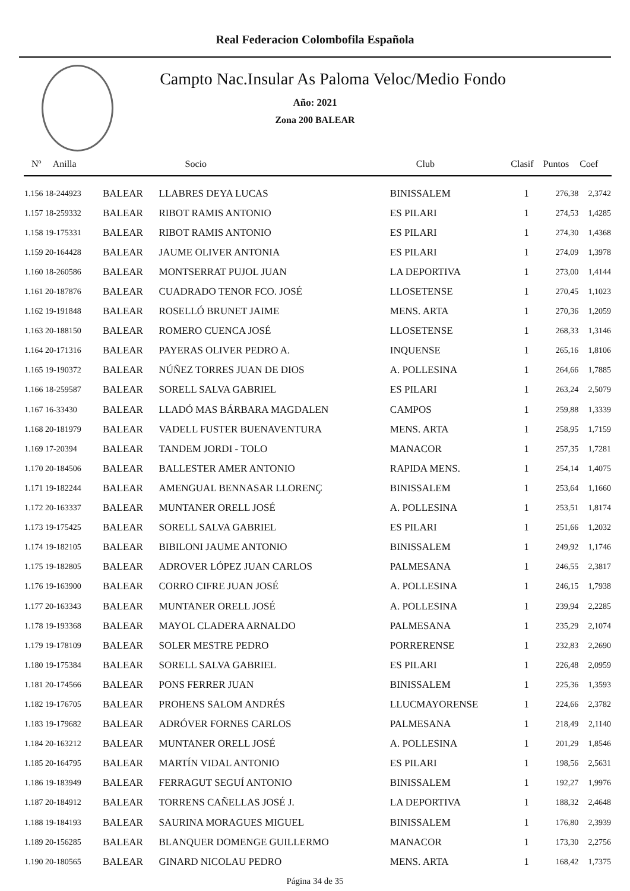Real Federacion Colombofila Española
Campto Nac.Insular As Paloma Veloc/Medio Fondo
Año: 2021
Zona 200 BALEAR
| Nº Anilla | | Socio | Club | Clasif | Puntos | Coef |
| --- | --- | --- | --- | --- | --- | --- |
| 1.156 18-244923 | BALEAR | LLABRES DEYA LUCAS | BINISSALEM | 1 | 276,38 | 2,3742 |
| 1.157 18-259332 | BALEAR | RIBOT RAMIS ANTONIO | ES PILARI | 1 | 274,53 | 1,4285 |
| 1.158 19-175331 | BALEAR | RIBOT RAMIS ANTONIO | ES PILARI | 1 | 274,30 | 1,4368 |
| 1.159 20-164428 | BALEAR | JAUME OLIVER ANTONIA | ES PILARI | 1 | 274,09 | 1,3978 |
| 1.160 18-260586 | BALEAR | MONTSERRAT PUJOL JUAN | LA DEPORTIVA | 1 | 273,00 | 1,4144 |
| 1.161 20-187876 | BALEAR | CUADRADO TENOR FCO. JOSÉ | LLOSETENSE | 1 | 270,45 | 1,1023 |
| 1.162 19-191848 | BALEAR | ROSELLÓ BRUNET JAIME | MENS. ARTA | 1 | 270,36 | 1,2059 |
| 1.163 20-188150 | BALEAR | ROMERO CUENCA JOSÉ | LLOSETENSE | 1 | 268,33 | 1,3146 |
| 1.164 20-171316 | BALEAR | PAYERAS OLIVER PEDRO A. | INQUENSE | 1 | 265,16 | 1,8106 |
| 1.165 19-190372 | BALEAR | NÚÑEZ TORRES JUAN DE DIOS | A. POLLESINA | 1 | 264,66 | 1,7885 |
| 1.166 18-259587 | BALEAR | SORELL SALVA GABRIEL | ES PILARI | 1 | 263,24 | 2,5079 |
| 1.167 16-33430 | BALEAR | LLADÓ MAS BÁRBARA MAGDALEN | CAMPOS | 1 | 259,88 | 1,3339 |
| 1.168 20-181979 | BALEAR | VADELL FUSTER BUENAVENTURA | MENS. ARTA | 1 | 258,95 | 1,7159 |
| 1.169 17-20394 | BALEAR | TANDEM JORDI - TOLO | MANACOR | 1 | 257,35 | 1,7281 |
| 1.170 20-184506 | BALEAR | BALLESTER AMER ANTONIO | RAPIDA MENS. | 1 | 254,14 | 1,4075 |
| 1.171 19-182244 | BALEAR | AMENGUAL BENNASAR LLORENÇ | BINISSALEM | 1 | 253,64 | 1,1660 |
| 1.172 20-163337 | BALEAR | MUNTANER ORELL JOSÉ | A. POLLESINA | 1 | 253,51 | 1,8174 |
| 1.173 19-175425 | BALEAR | SORELL SALVA GABRIEL | ES PILARI | 1 | 251,66 | 1,2032 |
| 1.174 19-182105 | BALEAR | BIBILONI JAUME ANTONIO | BINISSALEM | 1 | 249,92 | 1,1746 |
| 1.175 19-182805 | BALEAR | ADROVER LÓPEZ JUAN CARLOS | PALMESANA | 1 | 246,55 | 2,3817 |
| 1.176 19-163900 | BALEAR | CORRO CIFRE JUAN JOSÉ | A. POLLESINA | 1 | 246,15 | 1,7938 |
| 1.177 20-163343 | BALEAR | MUNTANER ORELL JOSÉ | A. POLLESINA | 1 | 239,94 | 2,2285 |
| 1.178 19-193368 | BALEAR | MAYOL CLADERA ARNALDO | PALMESANA | 1 | 235,29 | 2,1074 |
| 1.179 19-178109 | BALEAR | SOLER MESTRE PEDRO | PORRERENSE | 1 | 232,83 | 2,2690 |
| 1.180 19-175384 | BALEAR | SORELL SALVA GABRIEL | ES PILARI | 1 | 226,48 | 2,0959 |
| 1.181 20-174566 | BALEAR | PONS FERRER JUAN | BINISSALEM | 1 | 225,36 | 1,3593 |
| 1.182 19-176705 | BALEAR | PROHENS SALOM ANDRÉS | LLUCMAYORENSE | 1 | 224,66 | 2,3782 |
| 1.183 19-179682 | BALEAR | ADRÓVER FORNES CARLOS | PALMESANA | 1 | 218,49 | 2,1140 |
| 1.184 20-163212 | BALEAR | MUNTANER ORELL JOSÉ | A. POLLESINA | 1 | 201,29 | 1,8546 |
| 1.185 20-164795 | BALEAR | MARTÍN VIDAL ANTONIO | ES PILARI | 1 | 198,56 | 2,5631 |
| 1.186 19-183949 | BALEAR | FERRAGUT SEGUÍ ANTONIO | BINISSALEM | 1 | 192,27 | 1,9976 |
| 1.187 20-184912 | BALEAR | TORRENS CAÑELLAS JOSÉ J. | LA DEPORTIVA | 1 | 188,32 | 2,4648 |
| 1.188 19-184193 | BALEAR | SAURINA MORAGUES MIGUEL | BINISSALEM | 1 | 176,80 | 2,3939 |
| 1.189 20-156285 | BALEAR | BLANQUER DOMENGE GUILLERMO | MANACOR | 1 | 173,30 | 2,2756 |
| 1.190 20-180565 | BALEAR | GINARD NICOLAU PEDRO | MENS. ARTA | 1 | 168,42 | 1,7375 |
Página 34 de 35